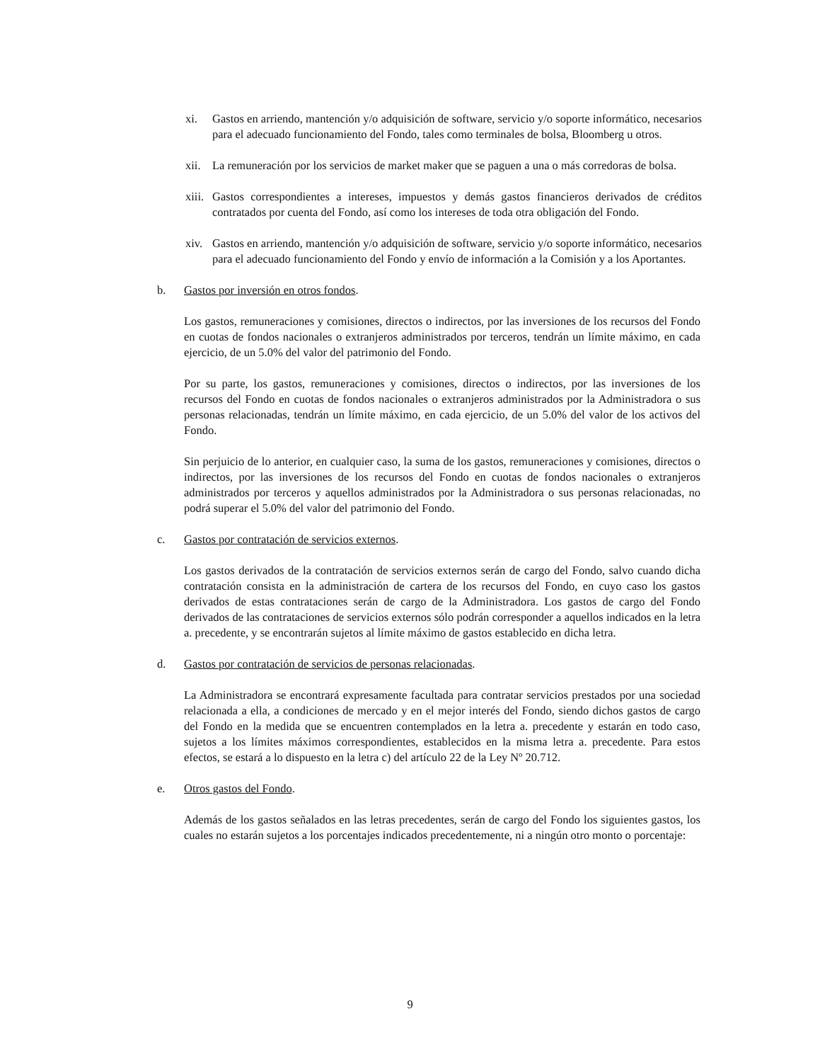xi. Gastos en arriendo, mantención y/o adquisición de software, servicio y/o soporte informático, necesarios para el adecuado funcionamiento del Fondo, tales como terminales de bolsa, Bloomberg u otros.
xii.
La remuneración por los servicios de market maker que se paguen a una o más corredoras de bolsa.
xiii.
Gastos correspondientes a intereses, impuestos y demás gastos financieros derivados de créditos contratados por cuenta del Fondo, así como los intereses de toda otra obligación del Fondo.
xiv.
Gastos en arriendo, mantención y/o adquisición de software, servicio y/o soporte informático, necesarios para el adecuado funcionamiento del Fondo y envío de información a la Comisión y a los Aportantes.
b. Gastos por inversión en otros fondos.
Los gastos, remuneraciones y comisiones, directos o indirectos, por las inversiones de los recursos del Fondo en cuotas de fondos nacionales o extranjeros administrados por terceros, tendrán un límite máximo, en cada ejercicio, de un 5.0% del valor del patrimonio del Fondo.
Por su parte, los gastos, remuneraciones y comisiones, directos o indirectos, por las inversiones de los recursos del Fondo en cuotas de fondos nacionales o extranjeros administrados por la Administradora o sus personas relacionadas, tendrán un límite máximo, en cada ejercicio, de un 5.0% del valor de los activos del Fondo.
Sin perjuicio de lo anterior, en cualquier caso, la suma de los gastos, remuneraciones y comisiones, directos o indirectos, por las inversiones de los recursos del Fondo en cuotas de fondos nacionales o extranjeros administrados por terceros y aquellos administrados por la Administradora o sus personas relacionadas, no podrá superar el 5.0% del valor del patrimonio del Fondo.
c. Gastos por contratación de servicios externos.
Los gastos derivados de la contratación de servicios externos serán de cargo del Fondo, salvo cuando dicha contratación consista en la administración de cartera de los recursos del Fondo, en cuyo caso los gastos derivados de estas contrataciones serán de cargo de la Administradora. Los gastos de cargo del Fondo derivados de las contrataciones de servicios externos sólo podrán corresponder a aquellos indicados en la letra a. precedente, y se encontrarán sujetos al límite máximo de gastos establecido en dicha letra.
d. Gastos por contratación de servicios de personas relacionadas.
La Administradora se encontrará expresamente facultada para contratar servicios prestados por una sociedad relacionada a ella, a condiciones de mercado y en el mejor interés del Fondo, siendo dichos gastos de cargo del Fondo en la medida que se encuentren contemplados en la letra a. precedente y estarán en todo caso, sujetos a los límites máximos correspondientes, establecidos en la misma letra a. precedente. Para estos efectos, se estará a lo dispuesto en la letra c) del artículo 22 de la Ley Nº 20.712.
e. Otros gastos del Fondo.
Además de los gastos señalados en las letras precedentes, serán de cargo del Fondo los siguientes gastos, los cuales no estarán sujetos a los porcentajes indicados precedentemente, ni a ningún otro monto o porcentaje:
9